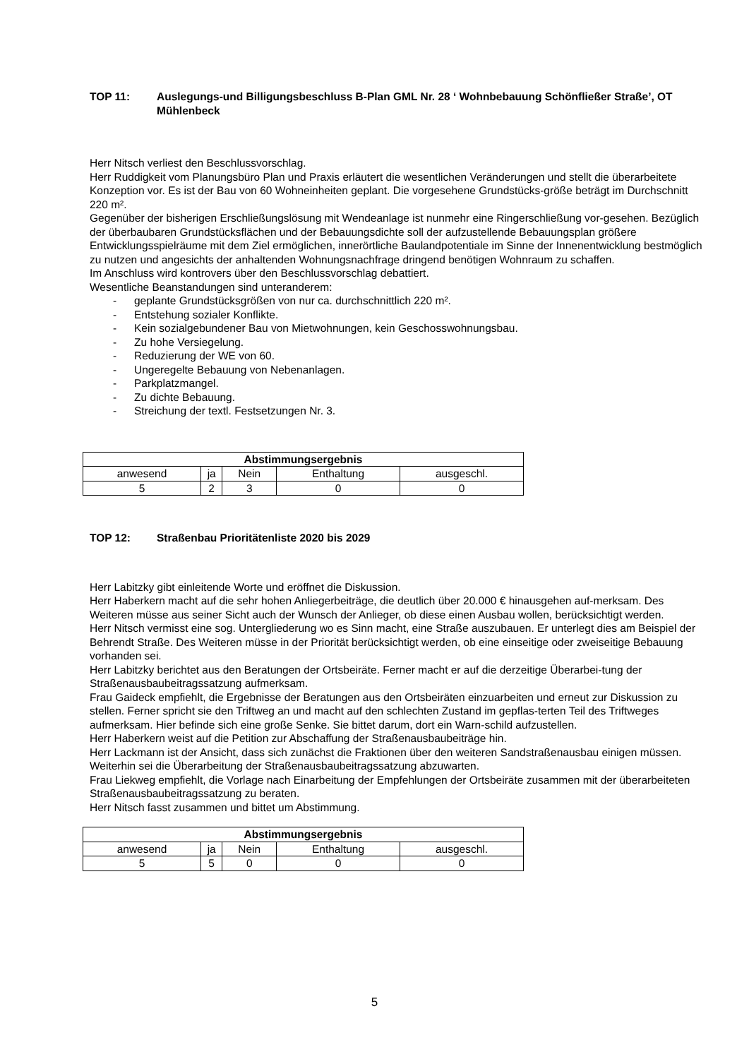TOP 11: Auslegungs-und Billigungsbeschluss B-Plan GML Nr. 28 ‘ Wohnbebauung Schönfließer Straße’, OT Mühlenbeck
Herr Nitsch verliest den Beschlussvorschlag.
Herr Ruddigkeit vom Planungsbüro Plan und Praxis erläutert die wesentlichen Veränderungen und stellt die überarbeitete Konzeption vor. Es ist der Bau von 60 Wohneinheiten geplant. Die vorgesehene Grundstücks-größe beträgt im Durchschnitt 220 m².
Gegenüber der bisherigen Erschließungslösung mit Wendeanlage ist nunmehr eine Ringerschließung vor-gesehen. Bezüglich der überbaubaren Grundstücksflächen und der Bebauungsdichte soll der aufzustellende Bebauungsplan größere Entwicklungsspielräume mit dem Ziel ermöglichen, innerörtliche Baulandpotentiale im Sinne der Innenentwicklung bestmöglich zu nutzen und angesichts der anhaltenden Wohnungsnachfrage dringend benötigen Wohnraum zu schaffen.
Im Anschluss wird kontrovers über den Beschlussvorschlag debattiert.
Wesentliche Beanstandungen sind unteranderem:
- geplante Grundstücksgrößen von nur ca. durchschnittlich 220 m².
- Entstehung sozialer Konflikte.
- Kein sozialgebundener Bau von Mietwohnungen, kein Geschosswohnungsbau.
- Zu hohe Versiegelung.
- Reduzierung der WE von 60.
- Ungeregelte Bebauung von Nebenanlagen.
- Parkplatzmangel.
- Zu dichte Bebauung.
- Streichung der textl. Festsetzungen Nr. 3.
| Abstimmungsergebnis | | | | |
| --- | --- | --- | --- | --- |
| anwesend | ja | Nein | Enthaltung | ausgeschl. |
| 5 | 2 | 3 | 0 | 0 |
TOP 12: Straßenbau Prioritätenliste 2020 bis 2029
Herr Labitzky gibt einleitende Worte und eröffnet die Diskussion.
Herr Haberkern macht auf die sehr hohen Anliegerbeiträge, die deutlich über 20.000 € hinausgehen auf-merksam. Des Weiteren müsse aus seiner Sicht auch der Wunsch der Anlieger, ob diese einen Ausbau wollen, berücksichtigt werden.
Herr Nitsch vermisst eine sog. Untergliederung wo es Sinn macht, eine Straße auszubauen. Er unterlegt dies am Beispiel der Behrendt Straße. Des Weiteren müsse in der Priorität berücksichtigt werden, ob eine einseitige oder zweiseitige Bebauung vorhanden sei.
Herr Labitzky berichtet aus den Beratungen der Ortsbeiräte. Ferner macht er auf die derzeitige Überarbei-tung der Straßenausbaubeitragssatzung aufmerksam.
Frau Gaideck empfiehlt, die Ergebnisse der Beratungen aus den Ortsbeiräten einzuarbeiten und erneut zur Diskussion zu stellen. Ferner spricht sie den Triftweg an und macht auf den schlechten Zustand im gepflas-terten Teil des Triftweges aufmerksam. Hier befinde sich eine große Senke. Sie bittet darum, dort ein Warn-schild aufzustellen.
Herr Haberkern weist auf die Petition zur Abschaffung der Straßenausbaubeiträge hin.
Herr Lackmann ist der Ansicht, dass sich zunächst die Fraktionen über den weiteren Sandstraßenausbau einigen müssen. Weiterhin sei die Überarbeitung der Straßenausbaubeitragssatzung abzuwarten.
Frau Liekweg empfiehlt, die Vorlage nach Einarbeitung der Empfehlungen der Ortsbeiräte zusammen mit der überarbeiteten Straßenausbaubeitragssatzung zu beraten.
Herr Nitsch fasst zusammen und bittet um Abstimmung.
| Abstimmungsergebnis | | | | |
| --- | --- | --- | --- | --- |
| anwesend | ja | Nein | Enthaltung | ausgeschl. |
| 5 | 5 | 0 | 0 | 0 |
5